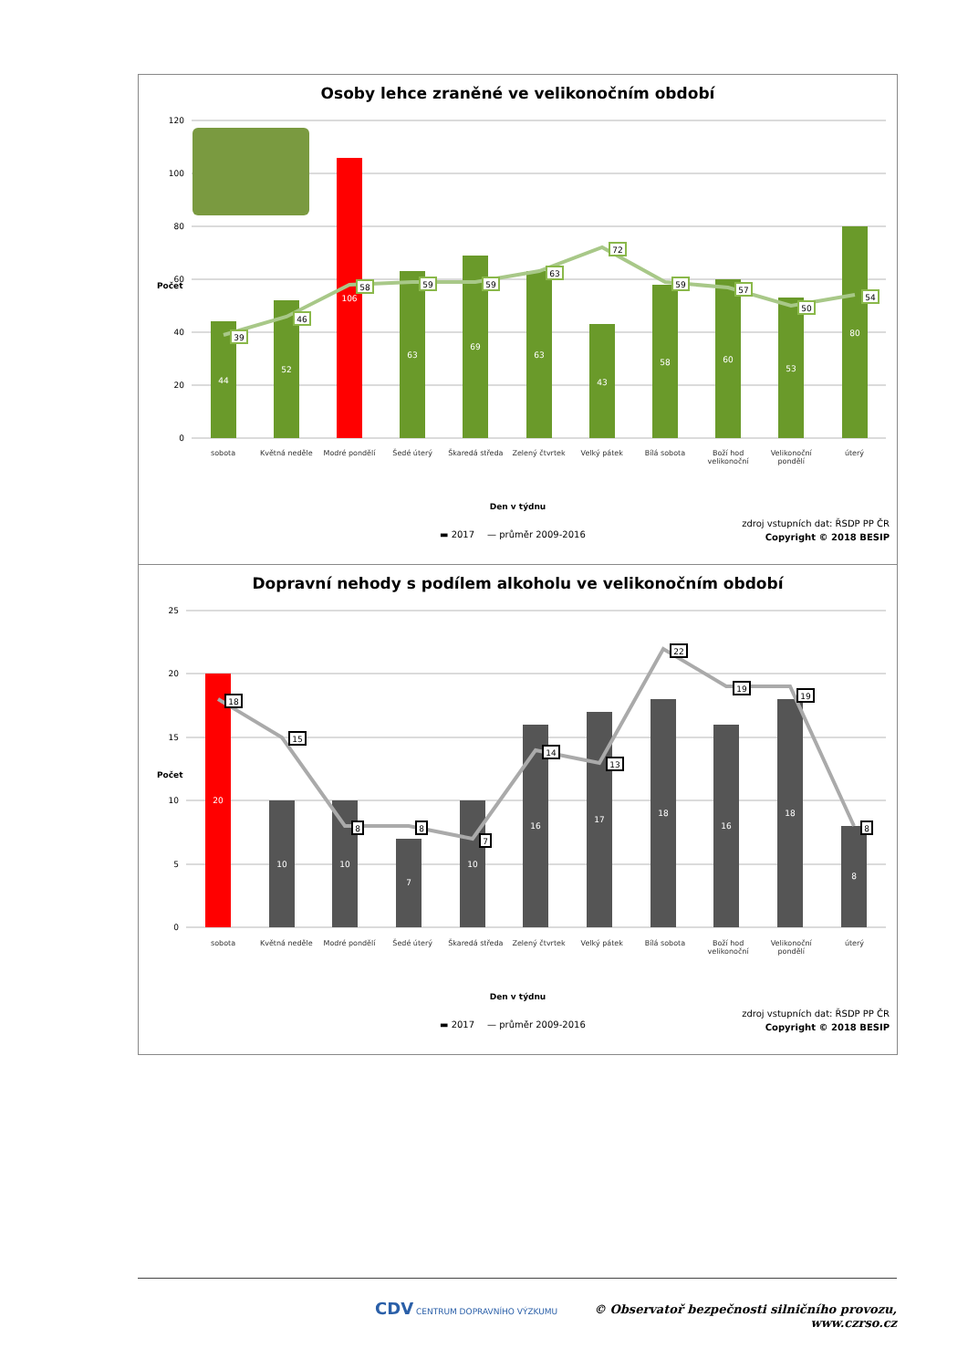Osoby lehce zraněné ve velikonočním období
Počet
120
100
80
60
40
20
0
44
52
106
63
69
63
43
58
60
53
80
39
46
58
59
59
63
72
59
57
50
54
sobota Květná neděle Modré pondělí Šedé úterý Škaredá středa Zelený čtvrtek Velký pátek Bílá sobota Boží hod velikonoční Velikonoční pondělí úterý
Den v týdnu
▬ 2017 — průměr 2009-2016
zdroj vstupních dat: ŘSDP PP ČR
Copyright © 2018 BESIP
Dopravní nehody s podílem alkoholu ve velikonočním období
Počet
25
20
15
10
5
0
20
10
10
7
10
16
17
18
16
18
8
18
15
8
8
7
14
13
22
19
19
8
sobota Květná neděle Modré pondělí Šedé úterý Škaredá středa Zelený čtvrtek Velký pátek Bílá sobota Boží hod velikonoční Velikonoční pondělí úterý
Den v týdnu
▬ 2017 — průměr 2009-2016
zdroj vstupních dat: ŘSDP PP ČR
Copyright © 2018 BESIP
CDV CENTRUM DOPRAVNÍHO VÝZKUMU
© Observatoř bezpečnosti silničního provozu, www.czrso.cz